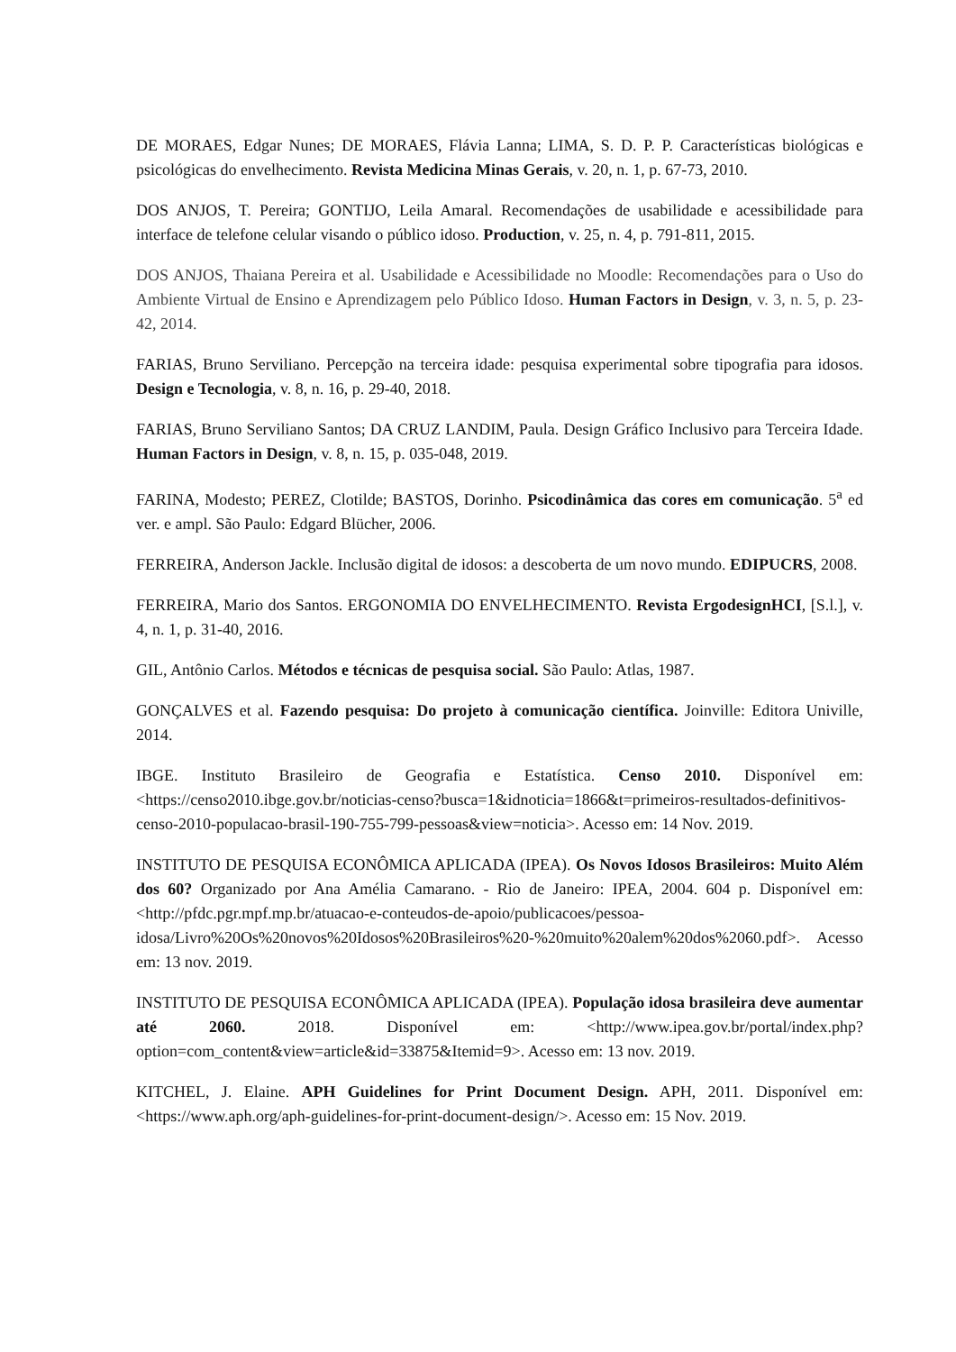DE MORAES, Edgar Nunes; DE MORAES, Flávia Lanna; LIMA, S. D. P. P. Características biológicas e psicológicas do envelhecimento. Revista Medicina Minas Gerais, v. 20, n. 1, p. 67-73, 2010.
DOS ANJOS, T. Pereira; GONTIJO, Leila Amaral. Recomendações de usabilidade e acessibilidade para interface de telefone celular visando o público idoso. Production, v. 25, n. 4, p. 791-811, 2015.
DOS ANJOS, Thaiana Pereira et al. Usabilidade e Acessibilidade no Moodle: Recomendações para o Uso do Ambiente Virtual de Ensino e Aprendizagem pelo Público Idoso. Human Factors in Design, v. 3, n. 5, p. 23-42, 2014.
FARIAS, Bruno Serviliano. Percepção na terceira idade: pesquisa experimental sobre tipografia para idosos. Design e Tecnologia, v. 8, n. 16, p. 29-40, 2018.
FARIAS, Bruno Serviliano Santos; DA CRUZ LANDIM, Paula. Design Gráfico Inclusivo para Terceira Idade. Human Factors in Design, v. 8, n. 15, p. 035-048, 2019.
FARINA, Modesto; PEREZ, Clotilde; BASTOS, Dorinho. Psicodinâmica das cores em comunicação. 5<sup>a</sup> ed ver. e ampl. São Paulo: Edgard Blücher, 2006.
FERREIRA, Anderson Jackle. Inclusão digital de idosos: a descoberta de um novo mundo. EDIPUCRS, 2008.
FERREIRA, Mario dos Santos. ERGONOMIA DO ENVELHECIMENTO. Revista ErgodesignHCI, [S.l.], v. 4, n. 1, p. 31-40, 2016.
GIL, Antônio Carlos. Métodos e técnicas de pesquisa social. São Paulo: Atlas, 1987.
GONÇALVES et al. Fazendo pesquisa: Do projeto à comunicação científica. Joinville: Editora Univille, 2014.
IBGE. Instituto Brasileiro de Geografia e Estatística. Censo 2010. Disponível em: <https://censo2010.ibge.gov.br/noticias-censo?busca=1&idnoticia=1866&t=primeiros-resultados-definitivos-censo-2010-populacao-brasil-190-755-799-pessoas&view=noticia>. Acesso em: 14 Nov. 2019.
INSTITUTO DE PESQUISA ECONÔMICA APLICADA (IPEA). Os Novos Idosos Brasileiros: Muito Além dos 60? Organizado por Ana Amélia Camarano. - Rio de Janeiro: IPEA, 2004. 604 p. Disponível em: <http://pfdc.pgr.mpf.mp.br/atuacao-e-conteudos-de-apoio/publicacoes/pessoa-idosa/Livro%20Os%20novos%20Idosos%20Brasileiros%20-%20muito%20alem%20dos%2060.pdf>. Acesso em: 13 nov. 2019.
INSTITUTO DE PESQUISA ECONÔMICA APLICADA (IPEA). População idosa brasileira deve aumentar até 2060. 2018. Disponível em: <http://www.ipea.gov.br/portal/index.php?option=com_content&view=article&id=33875&Itemid=9>. Acesso em: 13 nov. 2019.
KITCHEL, J. Elaine. APH Guidelines for Print Document Design. APH, 2011. Disponível em: <https://www.aph.org/aph-guidelines-for-print-document-design/>. Acesso em: 15 Nov. 2019.